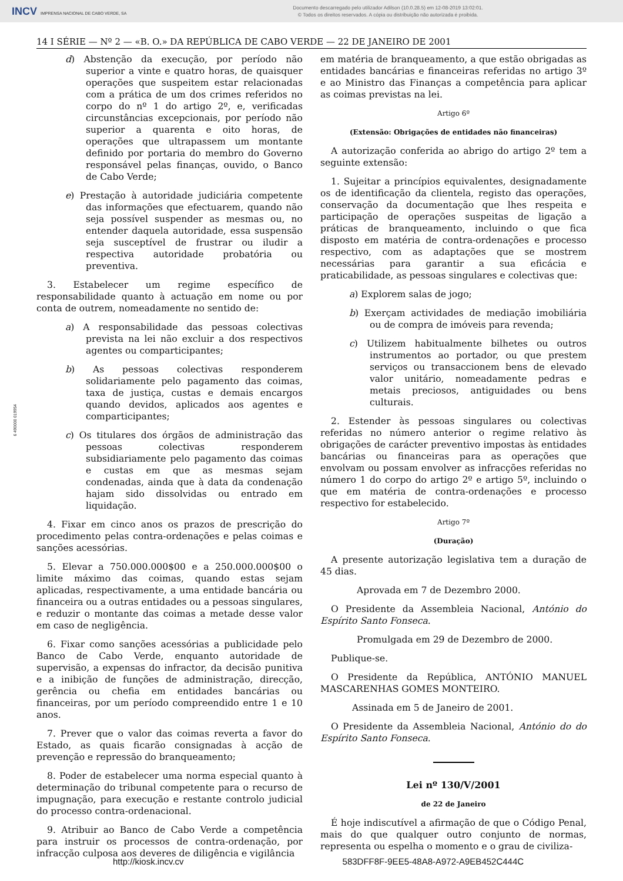INCV IMPRENSA NACIONAL DE CABO VERDE, SA
Documento descarregado pelo utilizador Adilson (10.0.28.5) em 12-08-2019 13:02:01.
© Todos os direitos reservados. A cópia ou distribuição não autorizada é proibida.
14 I SÉRIE — Nº 2 — «B. O.» DA REPÚBLICA DE CABO VERDE — 22 DE JANEIRO DE 2001
6 490000 019954
d) Abstenção da execução, por período não superior a vinte e quatro horas, de quaisquer operações que suspeitem estar relacionadas com a prática de um dos crimes referidos no corpo do nº 1 do artigo 2º, e, verificadas circunstâncias excepcionais, por período não superior a quarenta e oito horas, de operações que ultrapassem um montante definido por portaria do membro do Governo responsável pelas finanças, ouvido, o Banco de Cabo Verde;
e) Prestação à autoridade judiciária competente das informações que efectuarem, quando não seja possível suspender as mesmas ou, no entender daquela autoridade, essa suspensão seja susceptível de frustrar ou iludir a respectiva autoridade probatória ou preventiva.
3. Estabelecer um regime específico de responsabilidade quanto à actuação em nome ou por conta de outrem, nomeadamente no sentido de:
a) A responsabilidade das pessoas colectivas prevista na lei não excluir a dos respectivos agentes ou comparticipantes;
b) As pessoas colectivas responderem solidariamente pelo pagamento das coimas, taxa de justiça, custas e demais encargos quando devidos, aplicados aos agentes e comparticipantes;
c) Os titulares dos órgãos de administração das pessoas colectivas responderem subsidiariamente pelo pagamento das coimas e custas em que as mesmas sejam condenadas, ainda que à data da condenação hajam sido dissolvidas ou entrado em liquidação.
4. Fixar em cinco anos os prazos de prescrição do procedimento pelas contra-ordenações e pelas coimas e sanções acessórias.
5. Elevar a 750.000.000$00 e a 250.000.000$00 o limite máximo das coimas, quando estas sejam aplicadas, respectivamente, a uma entidade bancária ou financeira ou a outras entidades ou a pessoas singulares, e reduzir o montante das coimas a metade desse valor em caso de negligência.
6. Fixar como sanções acessórias a publicidade pelo Banco de Cabo Verde, enquanto autoridade de supervisão, a expensas do infractor, da decisão punitiva e a inibição de funções de administração, direcção, gerência ou chefia em entidades bancárias ou financeiras, por um período compreendido entre 1 e 10 anos.
7. Prever que o valor das coimas reverta a favor do Estado, as quais ficarão consignadas à acção de prevenção e repressão do branqueamento;
8. Poder de estabelecer uma norma especial quanto à determinação do tribunal competente para o recurso de impugnação, para execução e restante controlo judicial do processo contra-ordenacional.
9. Atribuir ao Banco de Cabo Verde a competência para instruir os processos de contra-ordenação, por infracção culposa aos deveres de diligência e vigilância
em matéria de branqueamento, a que estão obrigadas as entidades bancárias e financeiras referidas no artigo 3º e ao Ministro das Finanças a competência para aplicar as coimas previstas na lei.
Artigo 6º
(Extensão: Obrigações de entidades não financeiras)
A autorização conferida ao abrigo do artigo 2º tem a seguinte extensão:
1. Sujeitar a princípios equivalentes, designadamente os de identificação da clientela, registo das operações, conservação da documentação que lhes respeita e participação de operações suspeitas de ligação a práticas de branqueamento, incluindo o que fica disposto em matéria de contra-ordenações e processo respectivo, com as adaptações que se mostrem necessárias para garantir a sua eficácia e praticabilidade, as pessoas singulares e colectivas que:
a) Explorem salas de jogo;
b) Exerçam actividades de mediação imobiliária ou de compra de imóveis para revenda;
c) Utilizem habitualmente bilhetes ou outros instrumentos ao portador, ou que prestem serviços ou transaccionem bens de elevado valor unitário, nomeadamente pedras e metais preciosos, antiguidades ou bens culturais.
2. Estender às pessoas singulares ou colectivas referidas no número anterior o regime relativo às obrigações de carácter preventivo impostas às entidades bancárias ou financeiras para as operações que envolvam ou possam envolver as infracções referidas no número 1 do corpo do artigo 2º e artigo 5º, incluindo o que em matéria de contra-ordenações e processo respectivo for estabelecido.
Artigo 7º
(Duração)
A presente autorização legislativa tem a duração de 45 dias.
Aprovada em 7 de Dezembro 2000.
O Presidente da Assembleia Nacional, António do Espírito Santo Fonseca.
Promulgada em 29 de Dezembro de 2000.
Publique-se.
O Presidente da República, ANTÓNIO MANUEL MASCARENHAS GOMES MONTEIRO.
Assinada em 5 de Janeiro de 2001.
O Presidente da Assembleia Nacional, António do do Espírito Santo Fonseca.
Lei nº 130/V/2001
de 22 de Janeiro
É hoje indiscutível a afirmação de que o Código Penal, mais do que qualquer outro conjunto de normas, representa ou espelha o momento e o grau de civiliza-
http://kiosk.incv.cv 583DFF8F-9EE5-48A8-A972-A9EB452C444C